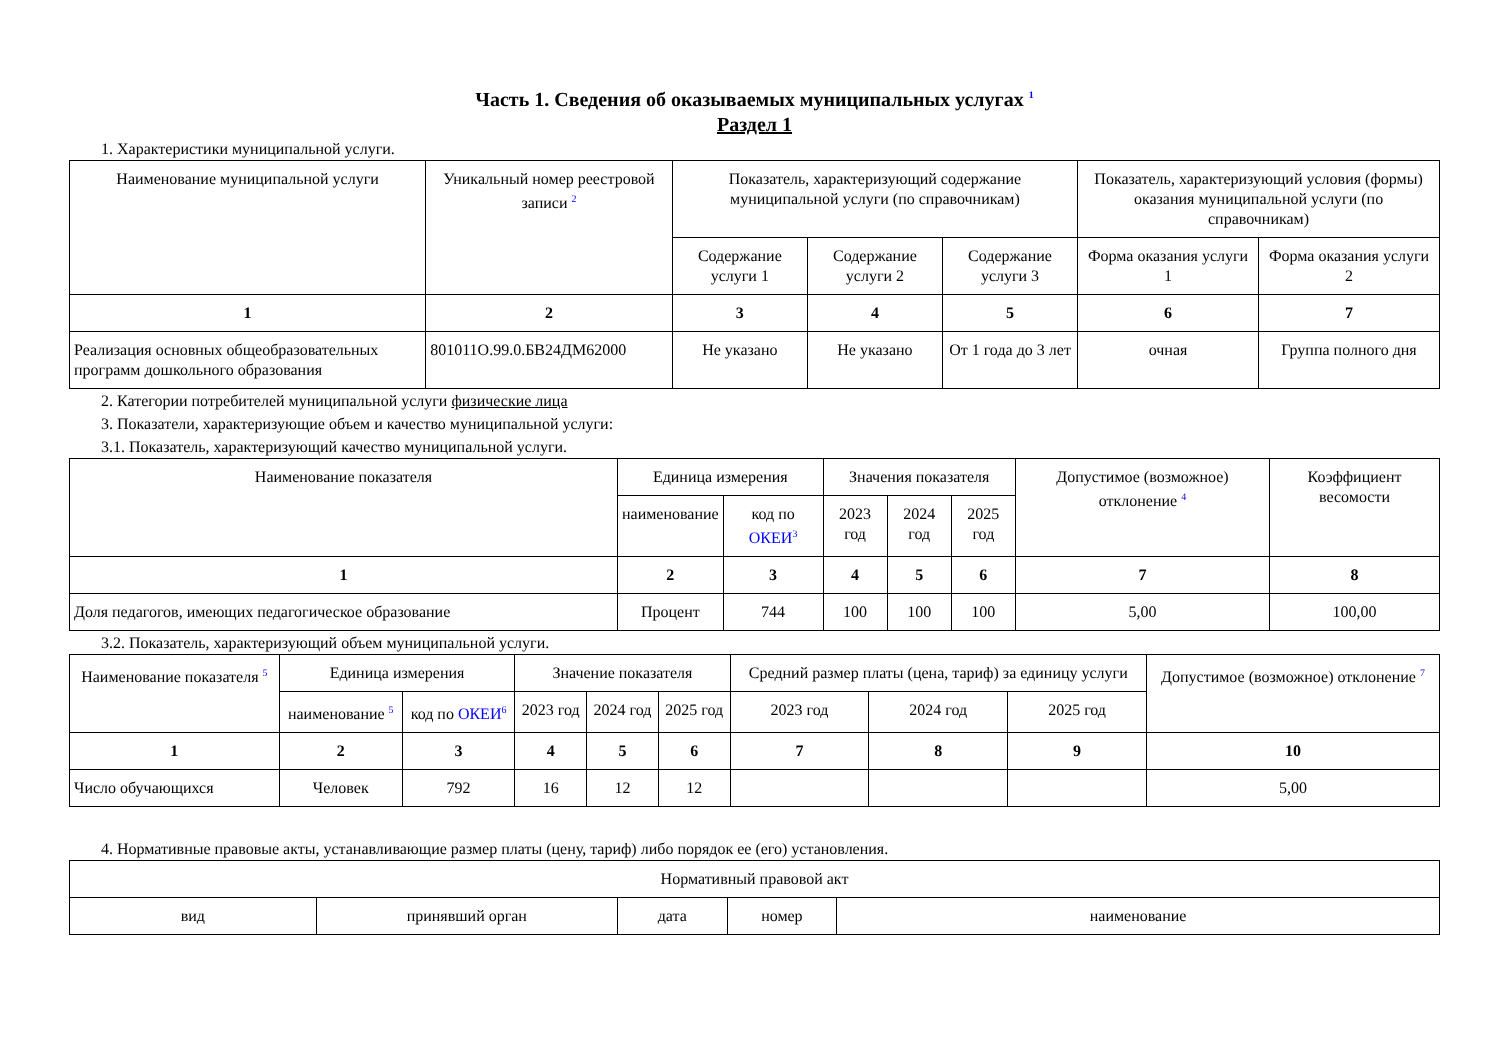Часть 1. Сведения об оказываемых муниципальных услугах <sup>1</sup>
Раздел 1
1. Характеристики муниципальной услуги.
| Наименование муниципальной услуги | Уникальный номер реестровой записи <sup>2</sup> | Показатель, характеризующий содержание муниципальной услуги (по справочникам) | | | Показатель, характеризующий условия (формы) оказания муниципальной услуги (по справочникам) | |
| --- | --- | --- | --- | --- | --- | --- |
| | | Содержание услуги 1 | Содержание услуги 2 | Содержание услуги 3 | Форма оказания услуги 1 | Форма оказания услуги 2 |
| 1 | 2 | 3 | 4 | 5 | 6 | 7 |
| Реализация основных общеобразовательных программ дошкольного образования | 801011О.99.0.БВ24ДМ62000 | Не указано | Не указано | От 1 года до 3 лет | очная | Группа полного дня |
2. Категории потребителей муниципальной услуги физические лица
3. Показатели, характеризующие объем и качество муниципальной услуги:
3.1. Показатель, характеризующий качество муниципальной услуги.
| Наименование показателя | Единица измерения | | Значения показателя | | | Допустимое (возможное) отклонение <sup>4</sup> | Коэффициент весомости |
| --- | --- | --- | --- | --- | --- | --- | --- |
| | наименование | код по ОКЕИ<sup>3</sup> | 2023 год | 2024 год | 2025 год | | |
| 1 | 2 | 3 | 4 | 5 | 6 | 7 | 8 |
| Доля педагогов, имеющих педагогическое образование | Процент | 744 | 100 | 100 | 100 | 5,00 | 100,00 |
3.2. Показатель, характеризующий объем муниципальной услуги.
| Наименование показателя <sup>5</sup> | Единица измерения | | Значение показателя | | | Средний размер платы (цена, тариф) за единицу услуги | | | Допустимое (возможное) отклонение <sup>7</sup> |
| --- | --- | --- | --- | --- | --- | --- | --- | --- | --- |
| | наименование <sup>5</sup> | код по ОКЕИ<sup>6</sup> | 2023 год | 2024 год | 2025 год | 2023 год | 2024 год | 2025 год | |
| 1 | 2 | 3 | 4 | 5 | 6 | 7 | 8 | 9 | 10 |
| Число обучающихся | Человек | 792 | 16 | 12 | 12 | | | | 5,00 |
4. Нормативные правовые акты, устанавливающие размер платы (цену, тариф) либо порядок ее (его) установления.
| Нормативный правовой акт | | | | |
| --- | --- | --- | --- | --- |
| вид | принявший орган | дата | номер | наименование |